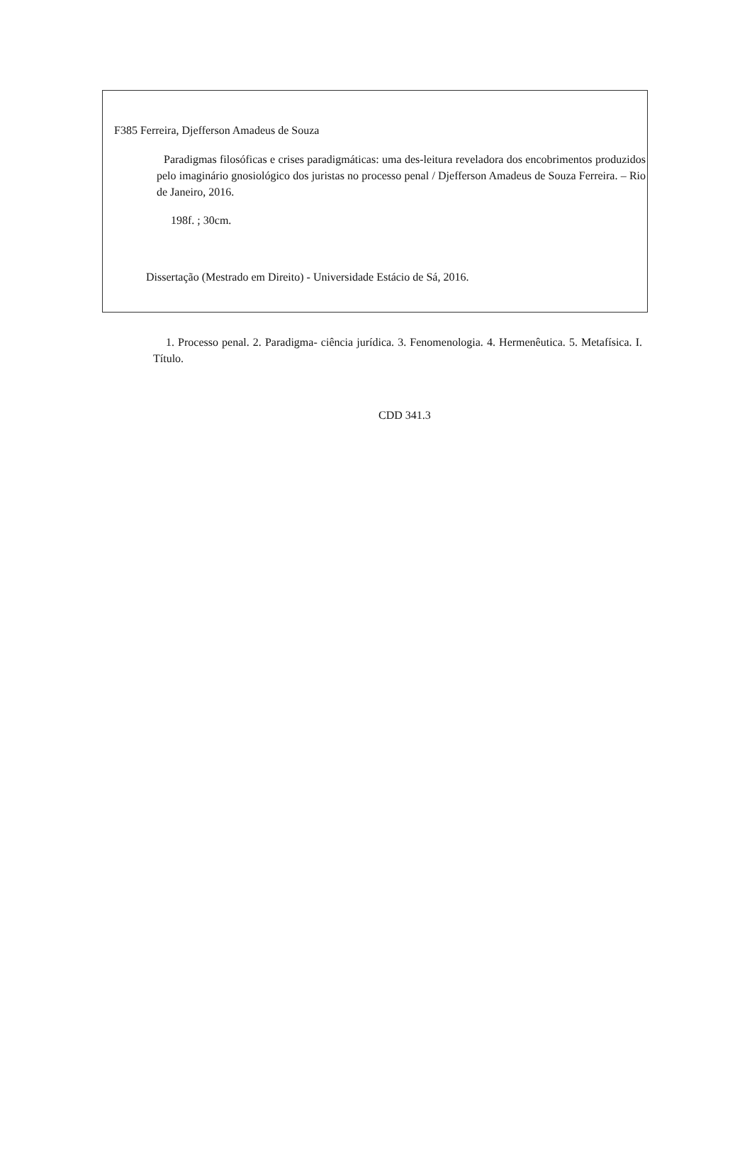F385 Ferreira, Djefferson Amadeus de Souza
Paradigmas filosóficas e crises paradigmáticas: uma des-leitura reveladora dos encobrimentos produzidos pelo imaginário gnosiológico dos juristas no processo penal / Djefferson Amadeus de Souza Ferreira. – Rio de Janeiro, 2016.
198f. ; 30cm.
Dissertação (Mestrado em Direito) - Universidade Estácio de Sá, 2016.
1. Processo penal. 2. Paradigma- ciência jurídica. 3. Fenomenologia. 4. Hermenêutica. 5. Metafísica. I. Título.
CDD 341.3